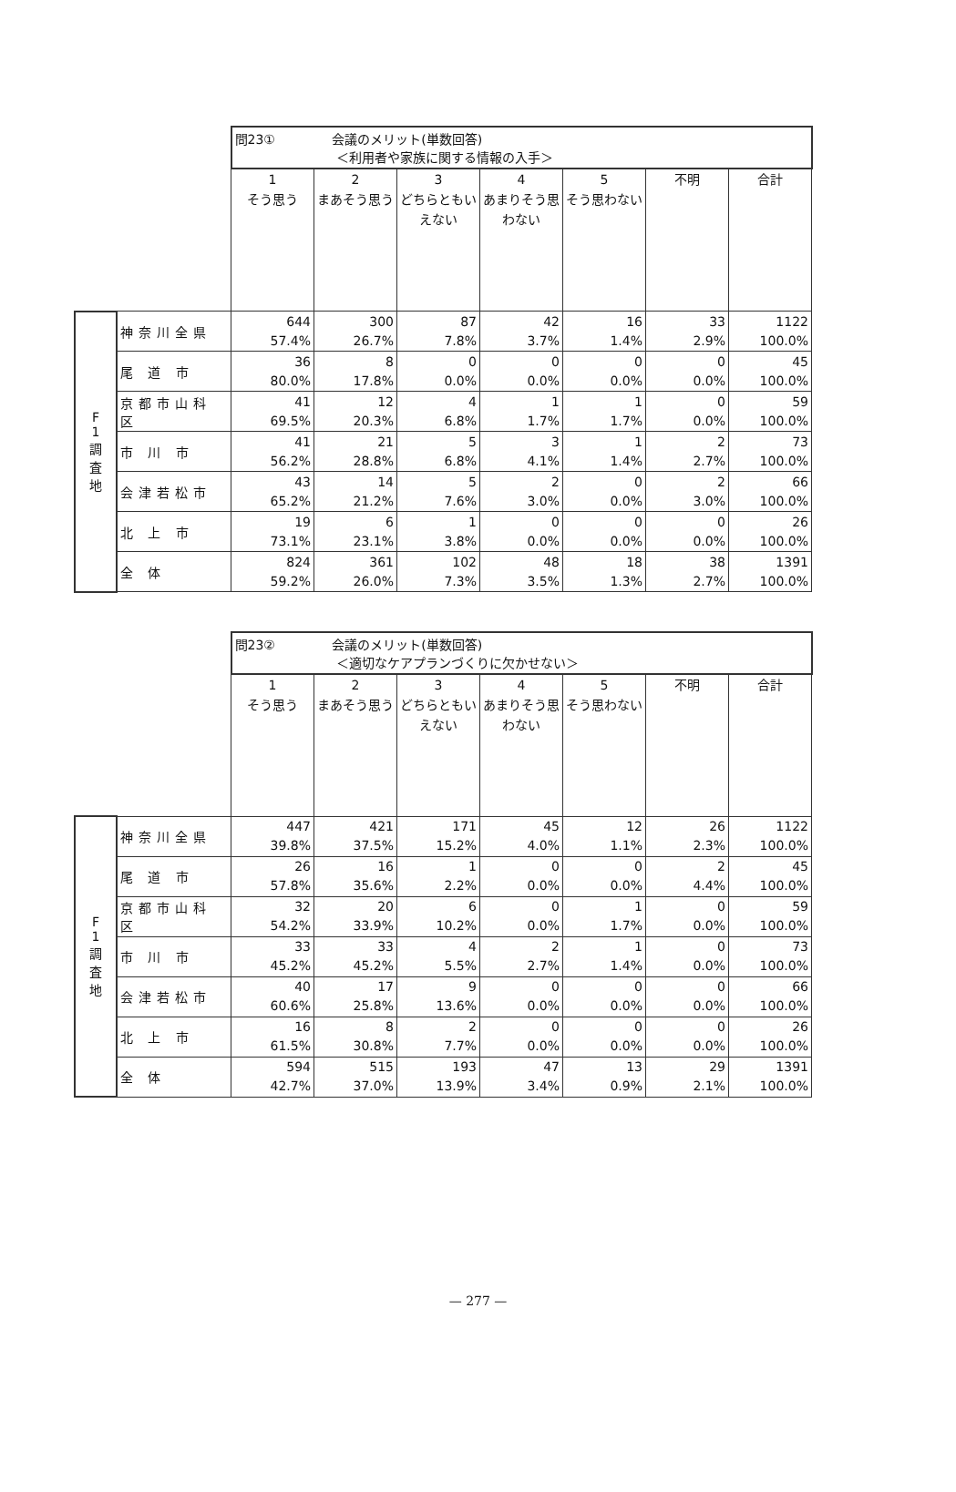| | | 問23① 会議のメリット(単数回答) ＜利用者や家族に関する情報の入手＞ | | | | | | |
| --- | --- | --- | --- | --- | --- | --- | --- | --- |
| | | 1 そう思う | 2 まあそう思う | 3 どちらともいえない | 4 あまりそう思わない | 5 そう思わない | 不明 | 合計 |
| F 1 調 査 地 | 神奈川全県 | 644 57.4% | 300 26.7% | 87 7.8% | 42 3.7% | 16 1.4% | 33 2.9% | 1122 100.0% |
| | 尾 道 市 | 36 80.0% | 8 17.8% | 0 0.0% | 0 0.0% | 0 0.0% | 0 0.0% | 45 100.0% |
| | 京都市山科区 | 41 69.5% | 12 20.3% | 4 6.8% | 1 1.7% | 1 1.7% | 0 0.0% | 59 100.0% |
| | 市 川 市 | 41 56.2% | 21 28.8% | 5 6.8% | 3 4.1% | 1 1.4% | 2 2.7% | 73 100.0% |
| | 会津若松市 | 43 65.2% | 14 21.2% | 5 7.6% | 2 3.0% | 0 0.0% | 2 3.0% | 66 100.0% |
| | 北 上 市 | 19 73.1% | 6 23.1% | 1 3.8% | 0 0.0% | 0 0.0% | 0 0.0% | 26 100.0% |
| | 全 体 | 824 59.2% | 361 26.0% | 102 7.3% | 48 3.5% | 18 1.3% | 38 2.7% | 1391 100.0% |
| | | 問23② 会議のメリット(単数回答) ＜適切なケアプランづくりに欠かせない＞ | | | | | | |
| --- | --- | --- | --- | --- | --- | --- | --- | --- |
| | | 1 そう思う | 2 まあそう思う | 3 どちらともいえない | 4 あまりそう思わない | 5 そう思わない | 不明 | 合計 |
| F 1 調 査 地 | 神奈川全県 | 447 39.8% | 421 37.5% | 171 15.2% | 45 4.0% | 12 1.1% | 26 2.3% | 1122 100.0% |
| | 尾 道 市 | 26 57.8% | 16 35.6% | 1 2.2% | 0 0.0% | 0 0.0% | 2 4.4% | 45 100.0% |
| | 京都市山科区 | 32 54.2% | 20 33.9% | 6 10.2% | 0 0.0% | 1 1.7% | 0 0.0% | 59 100.0% |
| | 市 川 市 | 33 45.2% | 33 45.2% | 4 5.5% | 2 2.7% | 1 1.4% | 0 0.0% | 73 100.0% |
| | 会津若松市 | 40 60.6% | 17 25.8% | 9 13.6% | 0 0.0% | 0 0.0% | 0 0.0% | 66 100.0% |
| | 北 上 市 | 16 61.5% | 8 30.8% | 2 7.7% | 0 0.0% | 0 0.0% | 0 0.0% | 26 100.0% |
| | 全 体 | 594 42.7% | 515 37.0% | 193 13.9% | 47 3.4% | 13 0.9% | 29 2.1% | 1391 100.0% |
— 277 —